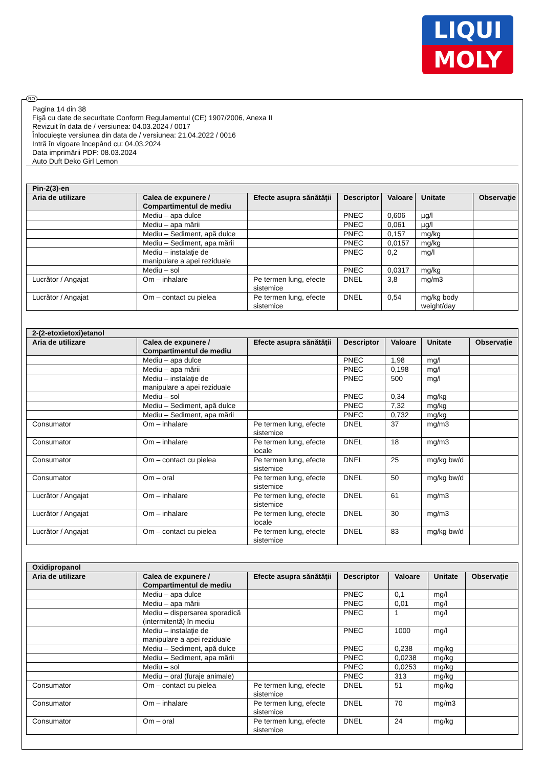LIQUI
MOLY
RO
Pagina 14 din 38
Fişă cu date de securitate Conform Regulamentul (CE) 1907/2006, Anexa II
Revizuit în data de / versiunea: 04.03.2024 / 0017
Înlocuieşte versiunea din data de / versiunea: 21.04.2022 / 0016
Intră în vigoare începând cu: 04.03.2024
Data imprimării PDF: 08.03.2024
Auto Duft Deko Girl Lemon
| Pin-2(3)-en | | | | | | |
| --- | --- | --- | --- | --- | --- | --- |
| Aria de utilizare | Calea de expunere / Compartimentul de mediu | Efecte asupra sănătăţii | Descriptor | Valoare | Unitate | Observaţie |
| | Mediu – apa dulce | | PNEC | 0,606 | µg/l | |
| | Mediu – apa mării | | PNEC | 0,061 | µg/l | |
| | Mediu – Sediment, apă dulce | | PNEC | 0,157 | mg/kg | |
| | Mediu – Sediment, apa mării | | PNEC | 0,0157 | mg/kg | |
| | Mediu – instalaţie de manipulare a apei reziduale | | PNEC | 0,2 | mg/l | |
| | Mediu – sol | | PNEC | 0,0317 | mg/kg | |
| Lucrător / Angajat | Om – inhalare | Pe termen lung, efecte sistemice | DNEL | 3,8 | mg/m3 | |
| Lucrător / Angajat | Om – contact cu pielea | Pe termen lung, efecte sistemice | DNEL | 0,54 | mg/kg body weight/day | |
| 2-(2-etoxietoxi)etanol | | | | | | |
| --- | --- | --- | --- | --- | --- | --- |
| Aria de utilizare | Calea de expunere / Compartimentul de mediu | Efecte asupra sănătăţii | Descriptor | Valoare | Unitate | Observaţie |
| | Mediu – apa dulce | | PNEC | 1,98 | mg/l | |
| | Mediu – apa mării | | PNEC | 0,198 | mg/l | |
| | Mediu – instalaţie de manipulare a apei reziduale | | PNEC | 500 | mg/l | |
| | Mediu – sol | | PNEC | 0,34 | mg/kg | |
| | Mediu – Sediment, apă dulce | | PNEC | 7,32 | mg/kg | |
| | Mediu – Sediment, apa mării | | PNEC | 0,732 | mg/kg | |
| Consumator | Om – inhalare | Pe termen lung, efecte sistemice | DNEL | 37 | mg/m3 | |
| Consumator | Om – inhalare | Pe termen lung, efecte locale | DNEL | 18 | mg/m3 | |
| Consumator | Om – contact cu pielea | Pe termen lung, efecte sistemice | DNEL | 25 | mg/kg bw/d | |
| Consumator | Om – oral | Pe termen lung, efecte sistemice | DNEL | 50 | mg/kg bw/d | |
| Lucrător / Angajat | Om – inhalare | Pe termen lung, efecte sistemice | DNEL | 61 | mg/m3 | |
| Lucrător / Angajat | Om – inhalare | Pe termen lung, efecte locale | DNEL | 30 | mg/m3 | |
| Lucrător / Angajat | Om – contact cu pielea | Pe termen lung, efecte sistemice | DNEL | 83 | mg/kg bw/d | |
| Oxidipropanol | | | | | | |
| --- | --- | --- | --- | --- | --- | --- |
| Aria de utilizare | Calea de expunere / Compartimentul de mediu | Efecte asupra sănătăţii | Descriptor | Valoare | Unitate | Observaţie |
| | Mediu – apa dulce | | PNEC | 0,1 | mg/l | |
| | Mediu – apa mării | | PNEC | 0,01 | mg/l | |
| | Mediu – dispersarea sporadică (intermitentă) în mediu | | PNEC | 1 | mg/l | |
| | Mediu – instalaţie de manipulare a apei reziduale | | PNEC | 1000 | mg/l | |
| | Mediu – Sediment, apă dulce | | PNEC | 0,238 | mg/kg | |
| | Mediu – Sediment, apa mării | | PNEC | 0,0238 | mg/kg | |
| | Mediu – sol | | PNEC | 0,0253 | mg/kg | |
| | Mediu – oral (furaje animale) | | PNEC | 313 | mg/kg | |
| Consumator | Om – contact cu pielea | Pe termen lung, efecte sistemice | DNEL | 51 | mg/kg | |
| Consumator | Om – inhalare | Pe termen lung, efecte sistemice | DNEL | 70 | mg/m3 | |
| Consumator | Om – oral | Pe termen lung, efecte sistemice | DNEL | 24 | mg/kg | |